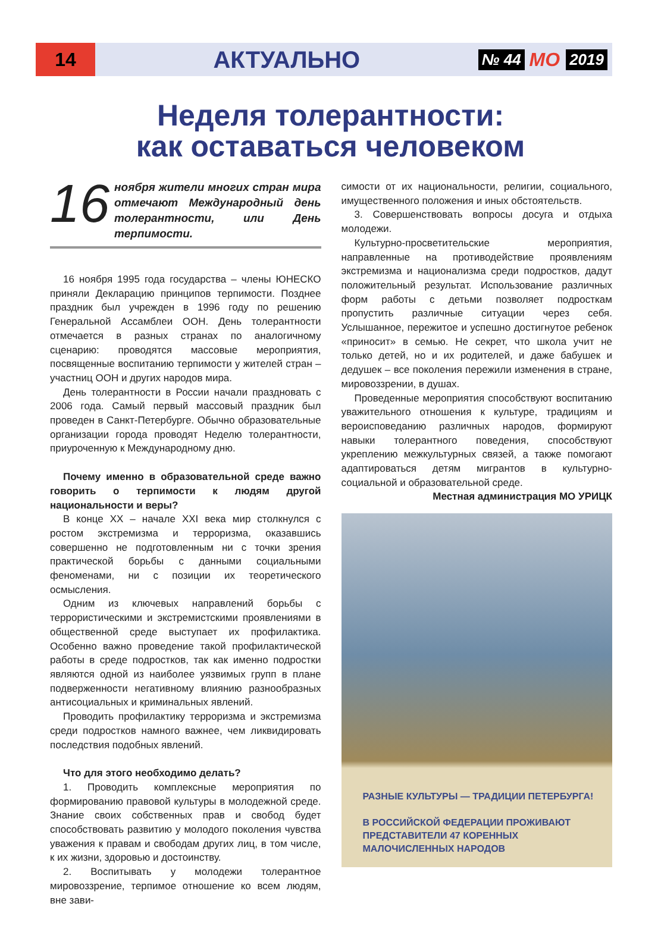14
АКТУАЛЬНО
№ 44 МО 2019
Неделя толерантности:
как оставаться человеком
16
ноября жители многих стран мира отмечают Международный день толерантности, или День терпимости.
16 ноября 1995 года государства – члены ЮНЕСКО приняли Декларацию принципов терпимости. Позднее праздник был учрежден в 1996 году по решению Генеральной Ассамблеи ООН. День толерантности отмечается в разных странах по аналогичному сценарию: проводятся массовые мероприятия, посвященные воспитанию терпимости у жителей стран – участниц ООН и других народов мира.
День толерантности в России начали праздновать с 2006 года. Самый первый массовый праздник был проведен в Санкт-Петербурге. Обычно образовательные организации города проводят Неделю толерантности, приуроченную к Международному дню.
Почему именно в образовательной среде важно говорить о терпимости к людям другой национальности и веры?
В конце XX – начале XXI века мир столкнулся с ростом экстремизма и терроризма, оказавшись совершенно не подготовленным ни с точки зрения практической борьбы с данными социальными феноменами, ни с позиции их теоретического осмысления.
Одним из ключевых направлений борьбы с террористическими и экстремистскими проявлениями в общественной среде выступает их профилактика. Особенно важно проведение такой профилактической работы в среде подростков, так как именно подростки являются одной из наиболее уязвимых групп в плане подверженности негативному влиянию разнообразных антисоциальных и криминальных явлений.
Проводить профилактику терроризма и экстремизма среди подростков намного важнее, чем ликвидировать последствия подобных явлений.
Что для этого необходимо делать?
1. Проводить комплексные мероприятия по формированию правовой культуры в молодежной среде. Знание своих собственных прав и свобод будет способствовать развитию у молодого поколения чувства уважения к правам и свободам других лиц, в том числе, к их жизни, здоровью и достоинству.
2. Воспитывать у молодежи толерантное мировоззрение, терпимое отношение ко всем людям, вне зави-
симости от их национальности, религии, социального, имущественного положения и иных обстоятельств.
3. Совершенствовать вопросы досуга и отдыха молодежи.
Культурно-просветительские мероприятия, направленные на противодействие проявлениям экстремизма и национализма среди подростков, дадут положительный результат. Использование различных форм работы с детьми позволяет подросткам пропустить различные ситуации через себя. Услышанное, пережитое и успешно достигнутое ребенок «приносит» в семью. Не секрет, что школа учит не только детей, но и их родителей, и даже бабушек и дедушек – все поколения пережили изменения в стране, мировоззрении, в душах.
Проведенные мероприятия способствуют воспитанию уважительного отношения к культуре, традициям и вероисповеданию различных народов, формируют навыки толерантного поведения, способствуют укреплению межкультурных связей, а также помогают адаптироваться детям мигрантов в культурно-социальной и образовательной среде.
Местная администрация МО УРИЦК
РАЗНЫЕ КУЛЬТУРЫ — ТРАДИЦИИ ПЕТЕРБУРГА!
В РОССИЙСКОЙ ФЕДЕРАЦИИ ПРОЖИВАЮТ
ПРЕДСТАВИТЕЛИ 47 КОРЕННЫХ
МАЛОЧИСЛЕННЫХ НАРОДОВ